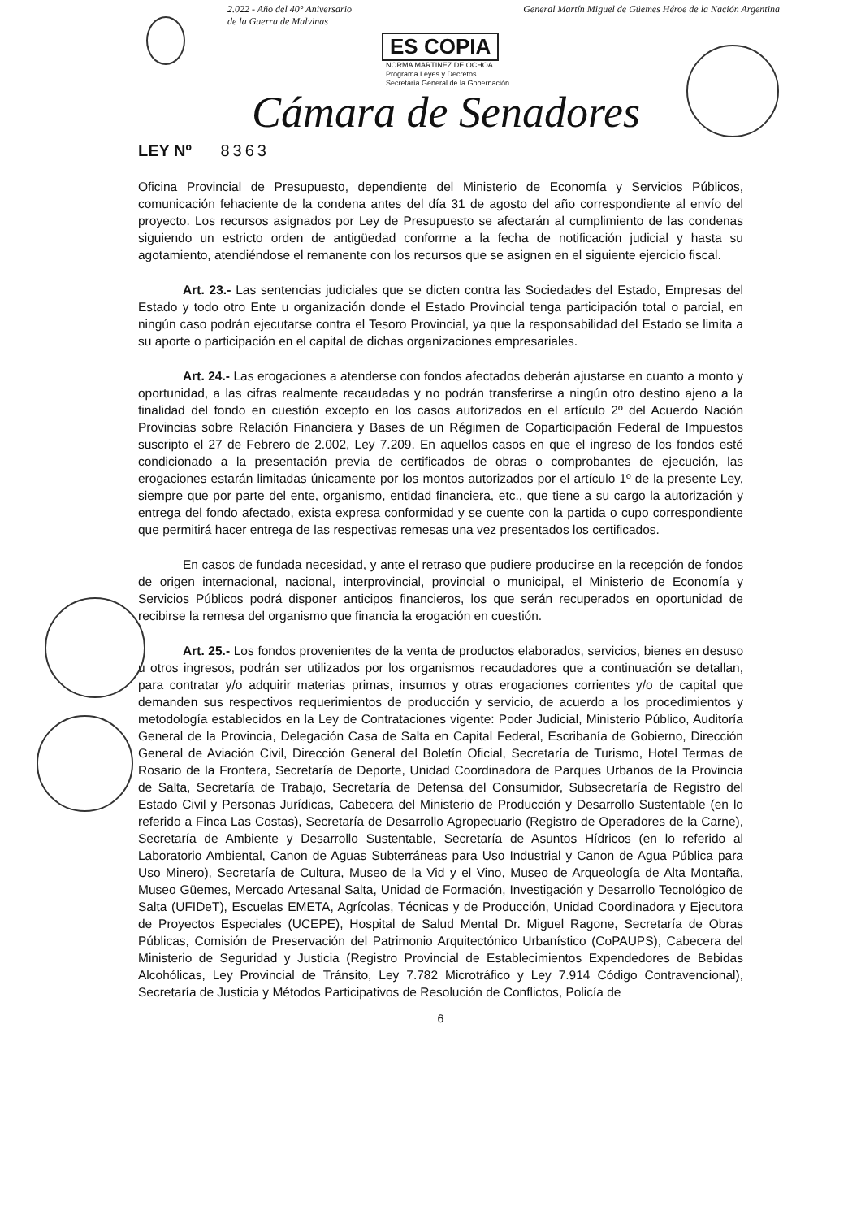2.022 - Año del 40° Aniversario
de la Guerra de Malvinas
General Martín Miguel de Güemes Héroe de la Nación Argentina
ES COPIA
NORMA MARTINEZ DE OCHOA
Programa Leyes y Decretos
Secretaría General de la Gobernación
Cámara de Senadores
LEY Nº 8363
Oficina Provincial de Presupuesto, dependiente del Ministerio de Economía y Servicios Públicos, comunicación fehaciente de la condena antes del día 31 de agosto del año correspondiente al envío del proyecto. Los recursos asignados por Ley de Presupuesto se afectarán al cumplimiento de las condenas siguiendo un estricto orden de antigüedad conforme a la fecha de notificación judicial y hasta su agotamiento, atendiéndose el remanente con los recursos que se asignen en el siguiente ejercicio fiscal.
Art. 23.- Las sentencias judiciales que se dicten contra las Sociedades del Estado, Empresas del Estado y todo otro Ente u organización donde el Estado Provincial tenga participación total o parcial, en ningún caso podrán ejecutarse contra el Tesoro Provincial, ya que la responsabilidad del Estado se limita a su aporte o participación en el capital de dichas organizaciones empresariales.
Art. 24.- Las erogaciones a atenderse con fondos afectados deberán ajustarse en cuanto a monto y oportunidad, a las cifras realmente recaudadas y no podrán transferirse a ningún otro destino ajeno a la finalidad del fondo en cuestión excepto en los casos autorizados en el artículo 2º del Acuerdo Nación Provincias sobre Relación Financiera y Bases de un Régimen de Coparticipación Federal de Impuestos suscripto el 27 de Febrero de 2.002, Ley 7.209. En aquellos casos en que el ingreso de los fondos esté condicionado a la presentación previa de certificados de obras o comprobantes de ejecución, las erogaciones estarán limitadas únicamente por los montos autorizados por el artículo 1º de la presente Ley, siempre que por parte del ente, organismo, entidad financiera, etc., que tiene a su cargo la autorización y entrega del fondo afectado, exista expresa conformidad y se cuente con la partida o cupo correspondiente que permitirá hacer entrega de las respectivas remesas una vez presentados los certificados.
En casos de fundada necesidad, y ante el retraso que pudiere producirse en la recepción de fondos de origen internacional, nacional, interprovincial, provincial o municipal, el Ministerio de Economía y Servicios Públicos podrá disponer anticipos financieros, los que serán recuperados en oportunidad de recibirse la remesa del organismo que financia la erogación en cuestión.
Art. 25.- Los fondos provenientes de la venta de productos elaborados, servicios, bienes en desuso u otros ingresos, podrán ser utilizados por los organismos recaudadores que a continuación se detallan, para contratar y/o adquirir materias primas, insumos y otras erogaciones corrientes y/o de capital que demanden sus respectivos requerimientos de producción y servicio, de acuerdo a los procedimientos y metodología establecidos en la Ley de Contrataciones vigente: Poder Judicial, Ministerio Público, Auditoría General de la Provincia, Delegación Casa de Salta en Capital Federal, Escribanía de Gobierno, Dirección General de Aviación Civil, Dirección General del Boletín Oficial, Secretaría de Turismo, Hotel Termas de Rosario de la Frontera, Secretaría de Deporte, Unidad Coordinadora de Parques Urbanos de la Provincia de Salta, Secretaría de Trabajo, Secretaría de Defensa del Consumidor, Subsecretaría de Registro del Estado Civil y Personas Jurídicas, Cabecera del Ministerio de Producción y Desarrollo Sustentable (en lo referido a Finca Las Costas), Secretaría de Desarrollo Agropecuario (Registro de Operadores de la Carne), Secretaría de Ambiente y Desarrollo Sustentable, Secretaría de Asuntos Hídricos (en lo referido al Laboratorio Ambiental, Canon de Aguas Subterráneas para Uso Industrial y Canon de Agua Pública para Uso Minero), Secretaría de Cultura, Museo de la Vid y el Vino, Museo de Arqueología de Alta Montaña, Museo Güemes, Mercado Artesanal Salta, Unidad de Formación, Investigación y Desarrollo Tecnológico de Salta (UFIDeT), Escuelas EMETA, Agrícolas, Técnicas y de Producción, Unidad Coordinadora y Ejecutora de Proyectos Especiales (UCEPE), Hospital de Salud Mental Dr. Miguel Ragone, Secretaría de Obras Públicas, Comisión de Preservación del Patrimonio Arquitectónico Urbanístico (CoPAUPS), Cabecera del Ministerio de Seguridad y Justicia (Registro Provincial de Establecimientos Expendedores de Bebidas Alcohólicas, Ley Provincial de Tránsito, Ley 7.782 Microtráfico y Ley 7.914 Código Contravencional), Secretaría de Justicia y Métodos Participativos de Resolución de Conflictos, Policía de
6